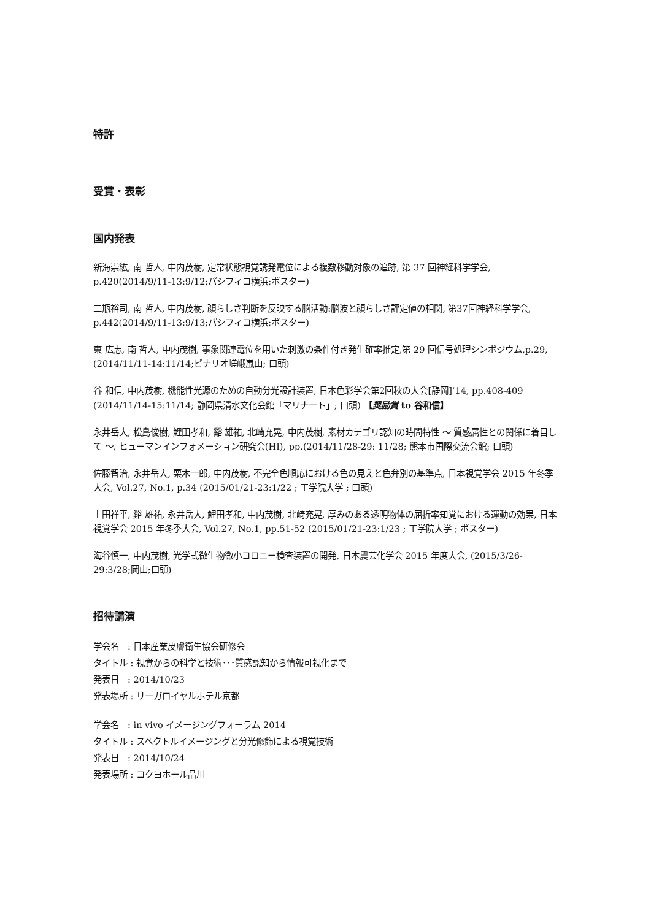特許
受賞・表彰
国内発表
新海崇紘, 南 哲人, 中内茂樹, 定常状態視覚誘発電位による複数移動対象の追跡, 第 37 回神経科学学会, p.420(2014/9/11-13:9/12;パシフィコ横浜;ポスター)
二瓶裕司, 南 哲人, 中内茂樹, 顔らしさ判断を反映する脳活動:脳波と顔らしさ評定値の相関, 第37回神経科学学会, p.442(2014/9/11-13:9/13;パシフィコ横浜;ポスター)
東 広志, 南 哲人, 中内茂樹, 事象関連電位を用いた刺激の条件付き発生確率推定,第 29 回信号処理シンポジウム,p.29, (2014/11/11-14:11/14;ビナリオ嵯峨嵐山; 口頭)
谷 和信, 中内茂樹, 機能性光源のための自動分光設計装置, 日本色彩学会第2回秋の大会[静岡]’14, pp.408-409 (2014/11/14-15:11/14; 静岡県清水文化会館「マリナート」; 口頭) 【奨励賞 to 谷和信】
永井岳大, 松島俊樹, 鯉田孝和, 谿 雄祐, 北崎充晃, 中内茂樹, 素材カテゴリ認知の時間特性 〜 質感属性との関係に着目して 〜, ヒューマンインフォメーション研究会(HI), pp.(2014/11/28-29: 11/28; 熊本市国際交流会館; 口頭)
佐藤智治, 永井岳大, 栗木一郎, 中内茂樹, 不完全色順応における色の見えと色弁別の基準点, 日本視覚学会 2015 年冬季大会, Vol.27, No.1, p.34 (2015/01/21-23:1/22 ; 工学院大学 ; 口頭)
上田祥平, 谿 雄祐, 永井岳大, 鯉田孝和, 中内茂樹, 北崎充晃, 厚みのある透明物体の屈折率知覚における運動の効果, 日本視覚学会 2015 年冬季大会, Vol.27, No.1, pp.51-52 (2015/01/21-23:1/23 ; 工学院大学 ; ポスター)
海谷慎一, 中内茂樹, 光学式微生物微小コロニー検査装置の開発, 日本農芸化学会 2015 年度大会, (2015/3/26-29:3/28;岡山;口頭)
招待講演
学会名　: 日本産業皮膚衛生協会研修会
タイトル : 視覚からの科学と技術･･･質感認知から情報可視化まで
発表日　: 2014/10/23
発表場所 : リーガロイヤルホテル京都
学会名　: in vivo イメージングフォーラム 2014
タイトル : スペクトルイメージングと分光修飾による視覚技術
発表日　: 2014/10/24
発表場所 : コクヨホール品川